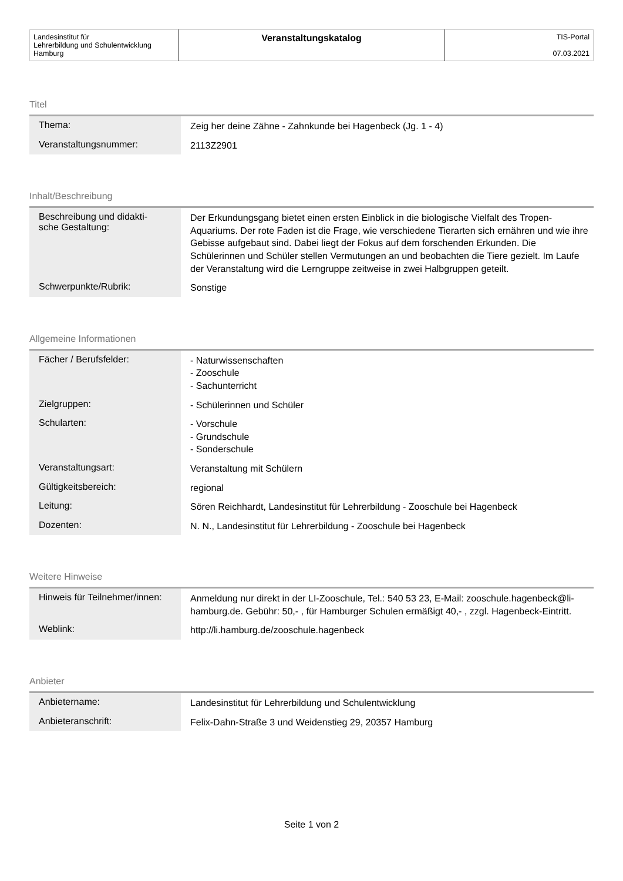| Landesinstitut für Lehrerbildung und Schulentwicklung Hamburg | Veranstaltungskatalog | TIS-Portal 07.03.2021 |
Titel
| Thema: | Zeig her deine Zähne - Zahnkunde bei Hagenbeck (Jg. 1 - 4) |
| Veranstaltungsnummer: | 2113Z2901 |
Inhalt/Beschreibung
| Beschreibung und didakti- sche Gestaltung: | Der Erkundungsgang bietet einen ersten Einblick in die biologische Vielfalt des Tropen-Aquariums. Der rote Faden ist die Frage, wie verschiedene Tierarten sich ernähren und wie ihre Gebisse aufgebaut sind. Dabei liegt der Fokus auf dem forschenden Erkunden. Die Schülerinnen und Schüler stellen Vermutungen an und beobachten die Tiere gezielt. Im Laufe der Veranstaltung wird die Lerngruppe zeitweise in zwei Halbgruppen geteilt. |
| Schwerpunkte/Rubrik: | Sonstige |
Allgemeine Informationen
| Fächer / Berufsfelder: | - Naturwissenschaften - Zooschule - Sachunterricht |
| Zielgruppen: | - Schülerinnen und Schüler |
| Schularten: | - Vorschule - Grundschule - Sonderschule |
| Veranstaltungsart: | Veranstaltung mit Schülern |
| Gültigkeitsbereich: | regional |
| Leitung: | Sören Reichhardt, Landesinstitut für Lehrerbildung - Zooschule bei Hagenbeck |
| Dozenten: | N. N., Landesinstitut für Lehrerbildung - Zooschule bei Hagenbeck |
Weitere Hinweise
| Hinweis für Teilnehmer/innen: | Anmeldung nur direkt in der LI-Zooschule, Tel.: 540 53 23, E-Mail: zooschule.hagenbeck@li-hamburg.de. Gebühr: 50,- , für Hamburger Schulen ermäßigt 40,- , zzgl. Hagenbeck-Eintritt. |
| Weblink: | http://li.hamburg.de/zooschule.hagenbeck |
Anbieter
| Anbietername: | Landesinstitut für Lehrerbildung und Schulentwicklung |
| Anbieteranschrift: | Felix-Dahn-Straße 3 und Weidenstieg 29, 20357 Hamburg |
Seite 1 von 2